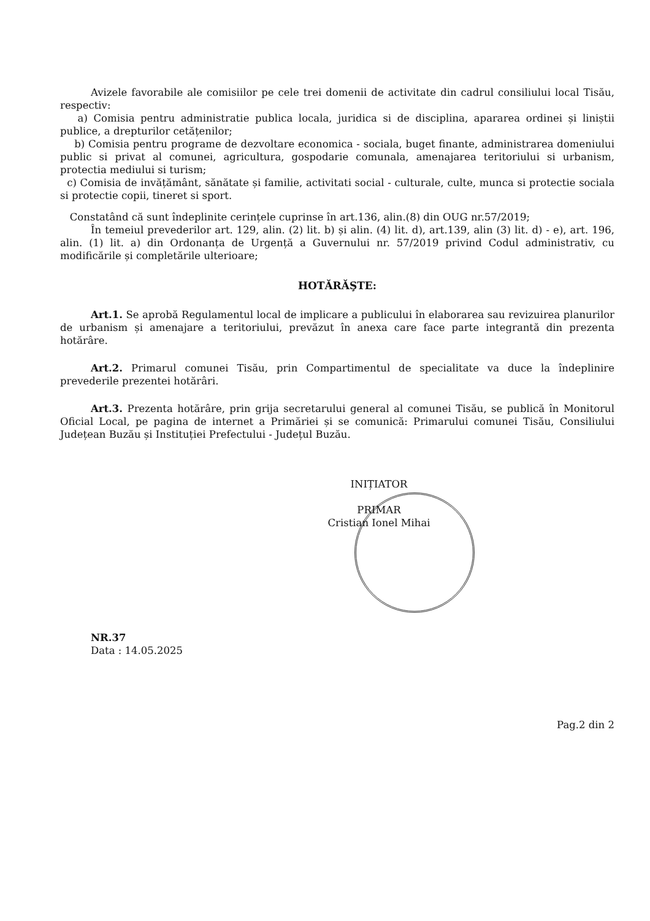Avizele favorabile ale comisiilor pe cele trei domenii de activitate din cadrul consiliului local Tisău, respectiv:
a) Comisia pentru administratie publica locala, juridica si de disciplina, apararea ordinei și liniștii publice, a drepturilor cetățenilor;
b) Comisia pentru programe de dezvoltare economica - sociala, buget finante, administrarea domeniului public si privat al comunei, agricultura, gospodarie comunala, amenajarea teritoriului si urbanism, protectia mediului si turism;
c) Comisia de invățământ, sănătate și familie, activitati social - culturale, culte, munca si protectie sociala si protectie copii, tineret si sport.
Constatând că sunt îndeplinite cerințele cuprinse în art.136, alin.(8) din OUG nr.57/2019;
În temeiul prevederilor art. 129, alin. (2) lit. b) și alin. (4) lit. d), art.139, alin (3) lit. d) - e), art. 196, alin. (1) lit. a) din Ordonanța de Urgență a Guvernului nr. 57/2019 privind Codul administrativ, cu modificările și completările ulterioare;
HOTĂRĂŞTE:
Art.1. Se aprobă Regulamentul local de implicare a publicului în elaborarea sau revizuirea planurilor de urbanism și amenajare a teritoriului, prevăzut în anexa care face parte integrantă din prezenta hotărâre.
Art.2. Primarul comunei Tisău, prin Compartimentul de specialitate va duce la îndeplinire prevederile prezentei hotărâri.
Art.3. Prezenta hotărâre, prin grija secretarului general al comunei Tisău, se publică în Monitorul Oficial Local, pe pagina de internet a Primăriei și se comunică: Primarului comunei Tisău, Consiliului Județean Buzău și Instituției Prefectului - Județul Buzău.
INIȚIATOR
PRIMAR
Cristian Ionel Mihai
NR.37
Data : 14.05.2025
Pag.2 din 2